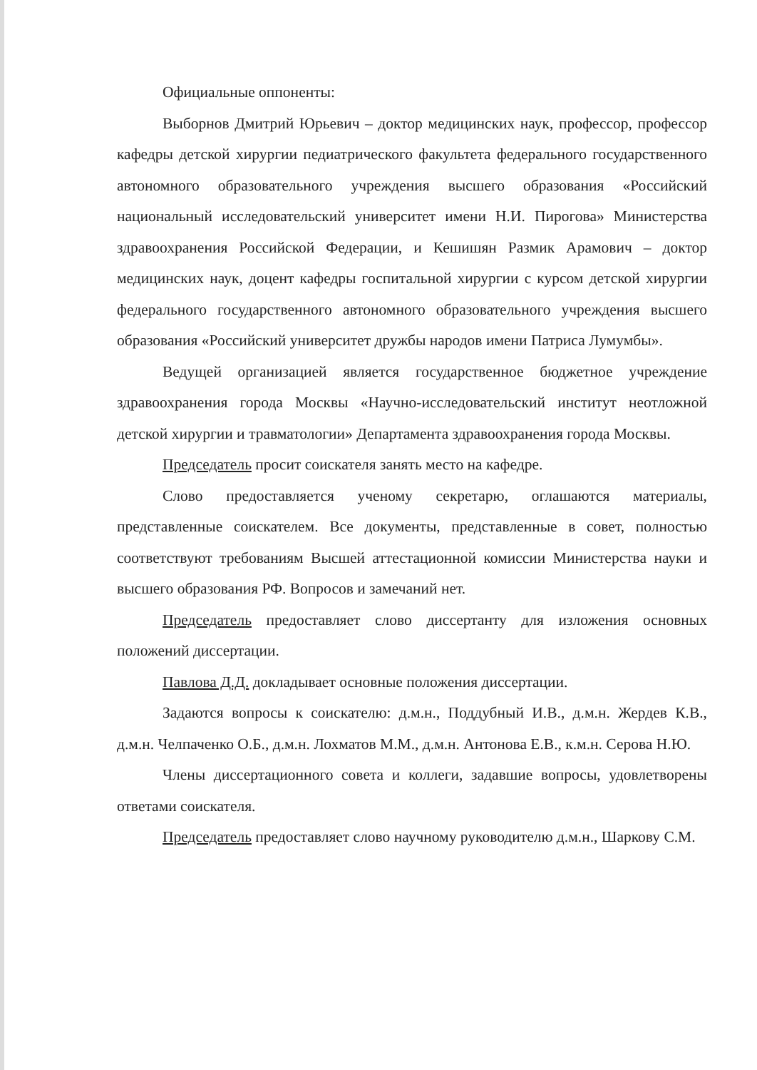Официальные оппоненты:
Выборнов Дмитрий Юрьевич – доктор медицинских наук, профессор, профессор кафедры детской хирургии педиатрического факультета федерального государственного автономного образовательного учреждения высшего образования «Российский национальный исследовательский университет имени Н.И. Пирогова» Министерства здравоохранения Российской Федерации, и Кешишян Размик Арамович – доктор медицинских наук, доцент кафедры госпитальной хирургии с курсом детской хирургии федерального государственного автономного образовательного учреждения высшего образования «Российский университет дружбы народов имени Патриса Лумумбы».
Ведущей организацией является государственное бюджетное учреждение здравоохранения города Москвы «Научно-исследовательский институт неотложной детской хирургии и травматологии» Департамента здравоохранения города Москвы.
Председатель просит соискателя занять место на кафедре.
Слово предоставляется ученому секретарю, оглашаются материалы, представленные соискателем. Все документы, представленные в совет, полностью соответствуют требованиям Высшей аттестационной комиссии Министерства науки и высшего образования РФ. Вопросов и замечаний нет.
Председатель предоставляет слово диссертанту для изложения основных положений диссертации.
Павлова Д.Д. докладывает основные положения диссертации.
Задаются вопросы к соискателю: д.м.н., Поддубный И.В., д.м.н. Жердев К.В., д.м.н. Челпаченко О.Б., д.м.н. Лохматов М.М., д.м.н. Антонова Е.В., к.м.н. Серова Н.Ю.
Члены диссертационного совета и коллеги, задавшие вопросы, удовлетворены ответами соискателя.
Председатель предоставляет слово научному руководителю д.м.н., Шаркову С.М.